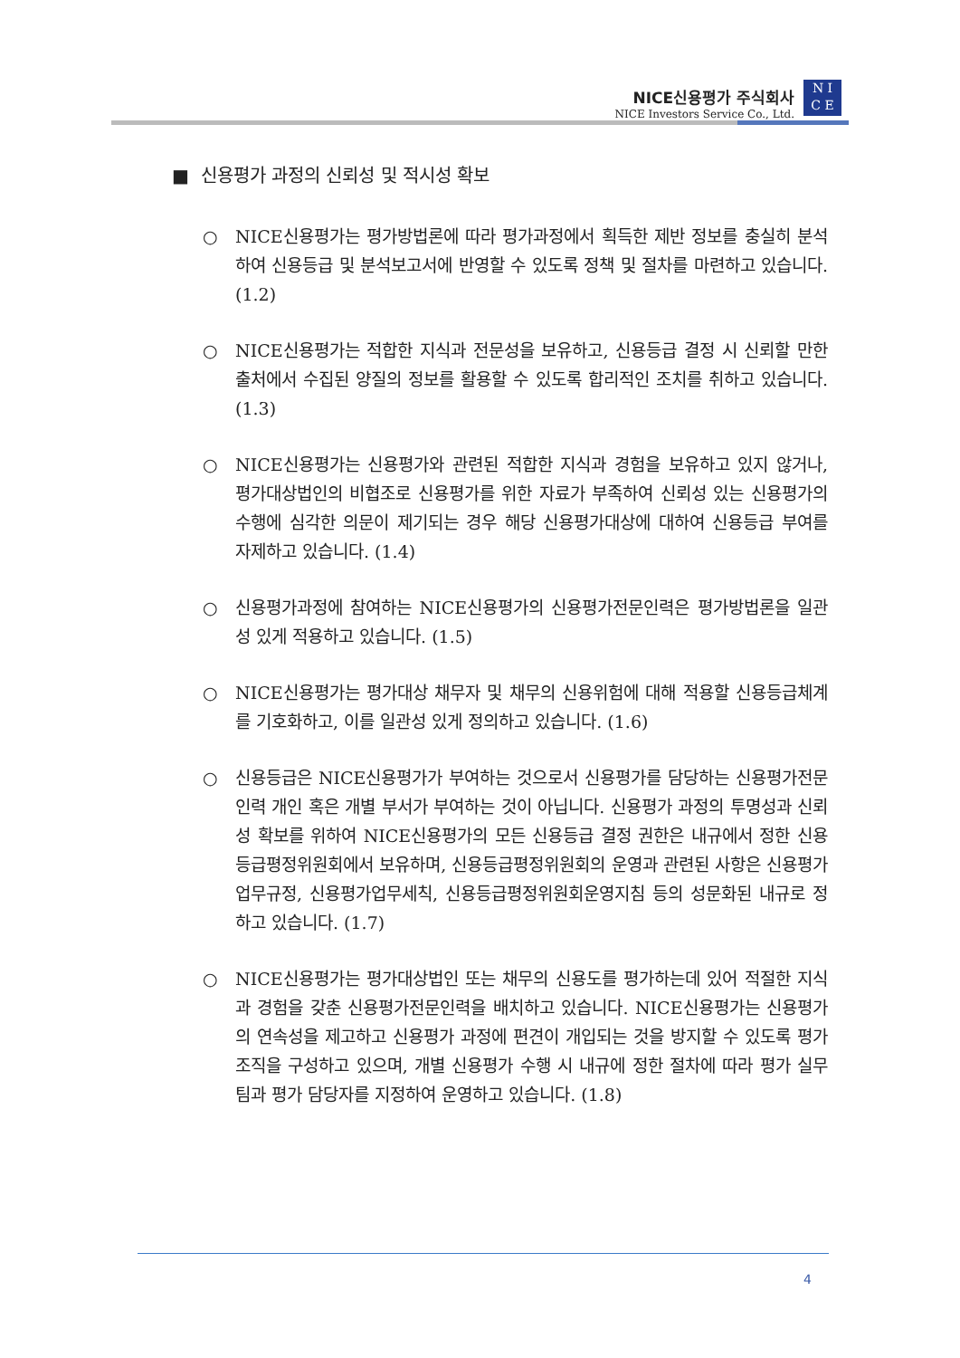NICE신용평가 주식회사
NICE Investors Service Co., Ltd.
N I
C E
■ 신용평가 과정의 신뢰성 및 적시성 확보
○ NICE신용평가는 평가방법론에 따라 평가과정에서 획득한 제반 정보를 충실히 분석하여 신용등급 및 분석보고서에 반영할 수 있도록 정책 및 절차를 마련하고 있습니다. (1.2)
○ NICE신용평가는 적합한 지식과 전문성을 보유하고, 신용등급 결정 시 신뢰할 만한 출처에서 수집된 양질의 정보를 활용할 수 있도록 합리적인 조치를 취하고 있습니다. (1.3)
○ NICE신용평가는 신용평가와 관련된 적합한 지식과 경험을 보유하고 있지 않거나, 평가대상법인의 비협조로 신용평가를 위한 자료가 부족하여 신뢰성 있는 신용평가의 수행에 심각한 의문이 제기되는 경우 해당 신용평가대상에 대하여 신용등급 부여를 자제하고 있습니다. (1.4)
○ 신용평가과정에 참여하는 NICE신용평가의 신용평가전문인력은 평가방법론을 일관성 있게 적용하고 있습니다. (1.5)
○ NICE신용평가는 평가대상 채무자 및 채무의 신용위험에 대해 적용할 신용등급체계를 기호화하고, 이를 일관성 있게 정의하고 있습니다. (1.6)
○ 신용등급은 NICE신용평가가 부여하는 것으로서 신용평가를 담당하는 신용평가전문인력 개인 혹은 개별 부서가 부여하는 것이 아닙니다. 신용평가 과정의 투명성과 신뢰성 확보를 위하여 NICE신용평가의 모든 신용등급 결정 권한은 내규에서 정한 신용등급평정위원회에서 보유하며, 신용등급평정위원회의 운영과 관련된 사항은 신용평가업무규정, 신용평가업무세칙, 신용등급평정위원회운영지침 등의 성문화된 내규로 정하고 있습니다. (1.7)
○ NICE신용평가는 평가대상법인 또는 채무의 신용도를 평가하는데 있어 적절한 지식과 경험을 갖춘 신용평가전문인력을 배치하고 있습니다. NICE신용평가는 신용평가의 연속성을 제고하고 신용평가 과정에 편견이 개입되는 것을 방지할 수 있도록 평가조직을 구성하고 있으며, 개별 신용평가 수행 시 내규에 정한 절차에 따라 평가 실무팀과 평가 담당자를 지정하여 운영하고 있습니다. (1.8)
4